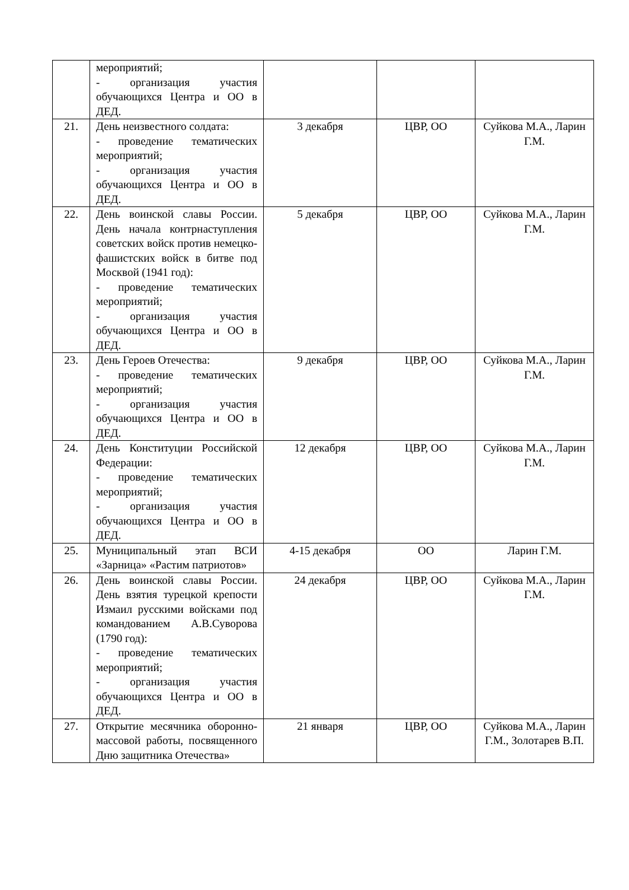| | мероприятий; - организация участия обучающихся Центра и ОО в ДЕД. | | | |
| 21. | День неизвестного солдата: - проведение тематических мероприятий; - организация участия обучающихся Центра и ОО в ДЕД. | 3 декабря | ЦВР, ОО | Суйкова М.А., Ларин Г.М. |
| 22. | День воинской славы России. День начала контрнаступления советских войск против немецко-фашистских войск в битве под Москвой (1941 год): - проведение тематических мероприятий; - организация участия обучающихся Центра и ОО в ДЕД. | 5 декабря | ЦВР, ОО | Суйкова М.А., Ларин Г.М. |
| 23. | День Героев Отечества: - проведение тематических мероприятий; - организация участия обучающихся Центра и ОО в ДЕД. | 9 декабря | ЦВР, ОО | Суйкова М.А., Ларин Г.М. |
| 24. | День Конституции Российской Федерации: - проведение тематических мероприятий; - организация участия обучающихся Центра и ОО в ДЕД. | 12 декабря | ЦВР, ОО | Суйкова М.А., Ларин Г.М. |
| 25. | Муниципальный этап ВСИ «Зарница» «Растим патриотов» | 4-15 декабря | ОО | Ларин Г.М. |
| 26. | День воинской славы России. День взятия турецкой крепости Измаил русскими войсками под командованием А.В.Суворова (1790 год): - проведение тематических мероприятий; - организация участия обучающихся Центра и ОО в ДЕД. | 24 декабря | ЦВР, ОО | Суйкова М.А., Ларин Г.М. |
| 27. | Открытие месячника оборонно-массовой работы, посвященного Дню защитника Отечества» | 21 января | ЦВР, ОО | Суйкова М.А., Ларин Г.М., Золотарев В.П. |